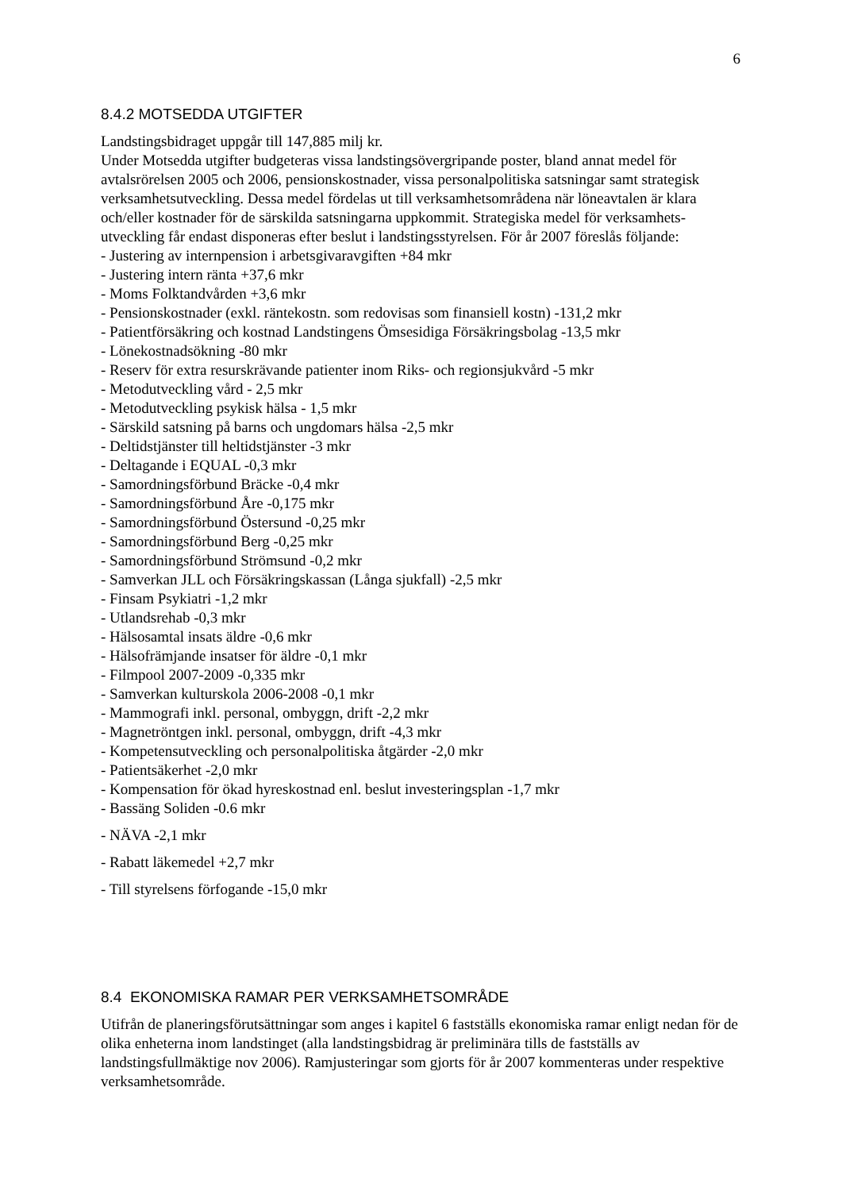6
8.4.2 MOTSEDDA UTGIFTER
Landstingsbidraget uppgår till 147,885 milj kr.
Under Motsedda utgifter budgeteras vissa landstingsövergripande poster, bland annat medel för avtalsrörelsen 2005 och 2006, pensionskostnader, vissa personalpolitiska satsningar samt strategisk verksamhetsutveckling. Dessa medel fördelas ut till verksamhetsområdena när löneavtalen är klara och/eller kostnader för de särskilda satsningarna uppkommit. Strategiska medel för verksamhets-utveckling får endast disponeras efter beslut i landstingsstyrelsen. För år 2007 föreslås följande:
- Justering av internpension i arbetsgivaravgiften +84 mkr
- Justering intern ränta +37,6 mkr
- Moms Folktandvården +3,6 mkr
- Pensionskostnader (exkl. räntekostn. som redovisas som finansiell kostn) -131,2 mkr
- Patientförsäkring och kostnad Landstingens Ömsesidiga Försäkringsbolag -13,5 mkr
- Lönekostnadsökning -80 mkr
- Reserv för extra resurskrävande patienter inom Riks- och regionsjukvård -5 mkr
- Metodutveckling vård - 2,5 mkr
- Metodutveckling psykisk hälsa - 1,5 mkr
- Särskild satsning på barns och ungdomars hälsa -2,5 mkr
- Deltidstjänster till heltidstjänster -3 mkr
- Deltagande i EQUAL -0,3 mkr
- Samordningsförbund Bräcke -0,4 mkr
- Samordningsförbund Åre -0,175 mkr
- Samordningsförbund Östersund -0,25 mkr
- Samordningsförbund Berg -0,25 mkr
- Samordningsförbund Strömsund -0,2 mkr
- Samverkan JLL och Försäkringskassan (Långa sjukfall) -2,5 mkr
- Finsam Psykiatri -1,2 mkr
- Utlandsrehab -0,3 mkr
- Hälsosamtal insats äldre -0,6 mkr
- Hälsofrämjande insatser för äldre -0,1 mkr
- Filmpool 2007-2009 -0,335 mkr
- Samverkan kulturskola 2006-2008 -0,1 mkr
- Mammografi inkl. personal, ombyggn, drift -2,2 mkr
- Magnetröntgen inkl. personal, ombyggn, drift -4,3 mkr
- Kompetensutveckling och personalpolitiska åtgärder -2,0 mkr
- Patientsäkerhet -2,0 mkr
- Kompensation för ökad hyreskostnad enl. beslut investeringsplan -1,7 mkr
- Bassäng Soliden -0.6 mkr
- NÄVA -2,1 mkr
- Rabatt läkemedel +2,7 mkr
- Till styrelsens förfogande -15,0 mkr
8.4 EKONOMISKA RAMAR PER VERKSAMHETSOMRÅDE
Utifrån de planeringsförutsättningar som anges i kapitel 6 fastställs ekonomiska ramar enligt nedan för de olika enheterna inom landstinget (alla landstingsbidrag är preliminära tills de fastställs av landstingsfullmäktige nov 2006). Ramjusteringar som gjorts för år 2007 kommenteras under respektive verksamhetsområde.